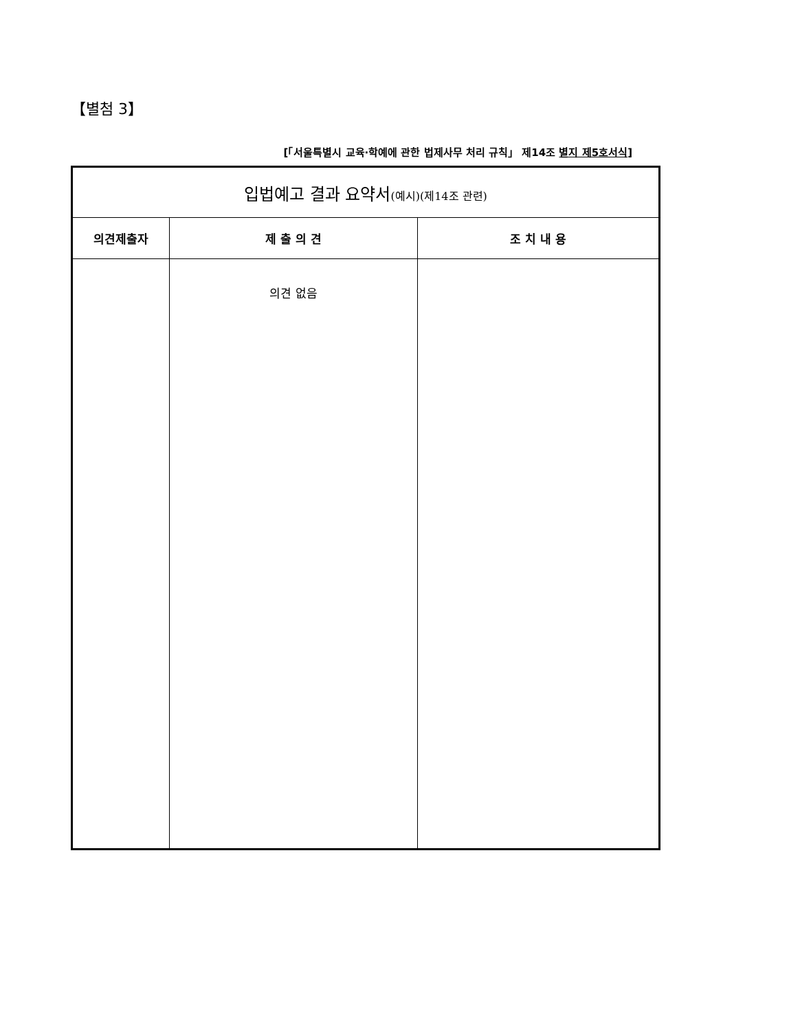【별첨 3】
[「서울특별시 교육·학예에 관한 법제사무 처리 규칙」 제14조 별지 제5호서식]
| 입법예고 결과 요약서 (예시)(제14조 관련) | | |
| 의견제출자 | 제 출 의 견 | 조 치 내 용 |
| | 의견 없음 | |